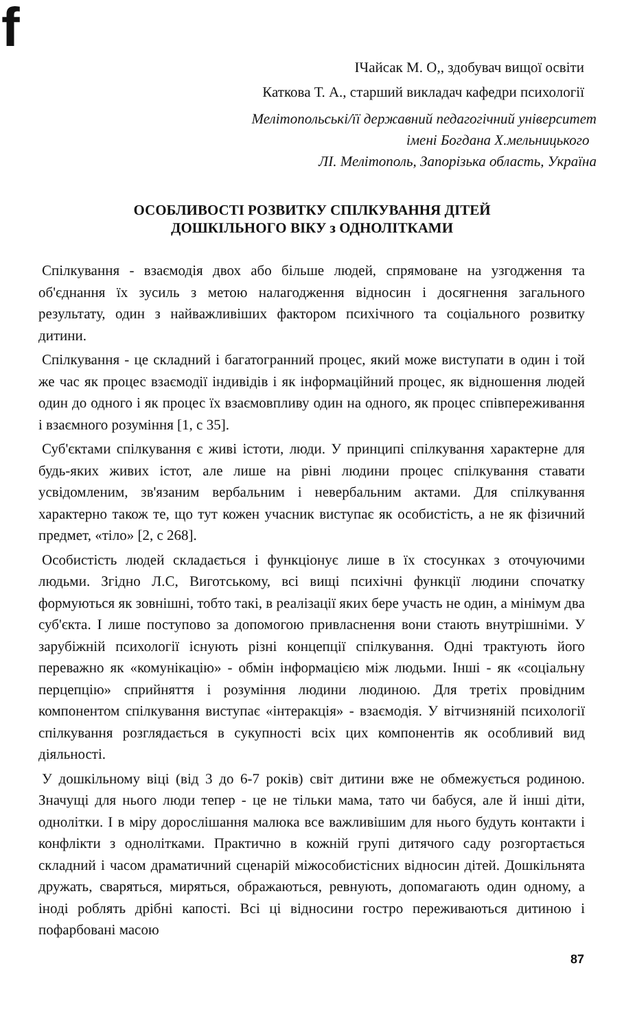f
ІЧайсак М. О,, здобувач вищої освіти
Каткова Т. А., старший викладач кафедри психології
Мелітопольські/її державний педагогічний університет
імені Богдана Х.мельницького
ЛІ. Мелітополь, Запорізька область, Україна
ОСОБЛИВОСТІ РОЗВИТКУ СПІЛКУВАННЯ ДІТЕЙ
ДОШКІЛЬНОГО ВІКУ з ОДНОЛІТКАМИ
Спілкування - взаємодія двох або більше людей, спрямоване на узгодження та об'єднання їх зусиль з метою налагодження відносин і досягнення загального результату, один з найважливіших фактором психічного та соціального розвитку дитини.
Спілкування - це складний і багатогранний процес, який може виступати в один і той же час як процес взаємодії індивідів і як інформаційний процес, як відношення людей один до одного і як процес їх взаємовпливу один на одного, як процес співпереживання і взаємного розуміння [1, с 35].
Суб'єктами спілкування є живі істоти, люди. У принципі спілкування характерне для будь-яких живих істот, але лише на рівні людини процес спілкування ставати усвідомленим, зв'язаним вербальним і невербальним актами. Для спілкування характерно також те, що тут кожен учасник виступає як особистість, а не як фізичний предмет, «тіло» [2, с 268].
Особистість людей складається і функціонує лише в їх стосунках з оточуючими людьми. Згідно Л.С, Виготському, всі вищі психічні функції людини спочатку формуються як зовнішні, тобто такі, в реалізації яких бере участь не один, а мінімум два суб'єкта. І лише поступово за допомогою привласнення вони стають внутрішніми. У зарубіжній психології існують різні концепції спілкування. Одні трактують його переважно як «комунікацію» - обмін інформацією між людьми. Інші - як «соціальну перцепцію» сприйняття і розуміння людини людиною. Для третіх провідним компонентом спілкування виступає «інтеракція» - взаємодія. У вітчизняній психології спілкування розглядається в сукупності всіх цих компонентів як особливий вид діяльності.
У дошкільному віці (від 3 до 6-7 років) світ дитини вже не обмежується родиною. Значущі для нього люди тепер - це не тільки мама, тато чи бабуся, але й інші діти, однолітки. І в міру дорослішання малюка все важливішим для нього будуть контакти і конфлікти з однолітками. Практично в кожній групі дитячого саду розгортається складний і часом драматичний сценарій міжособистісних відносин дітей. Дошкільнята дружать, сваряться, миряться, ображаються, ревнують, допомагають один одному, а іноді роблять дрібні капості. Всі ці відносини гостро переживаються дитиною і пофарбовані масою
87